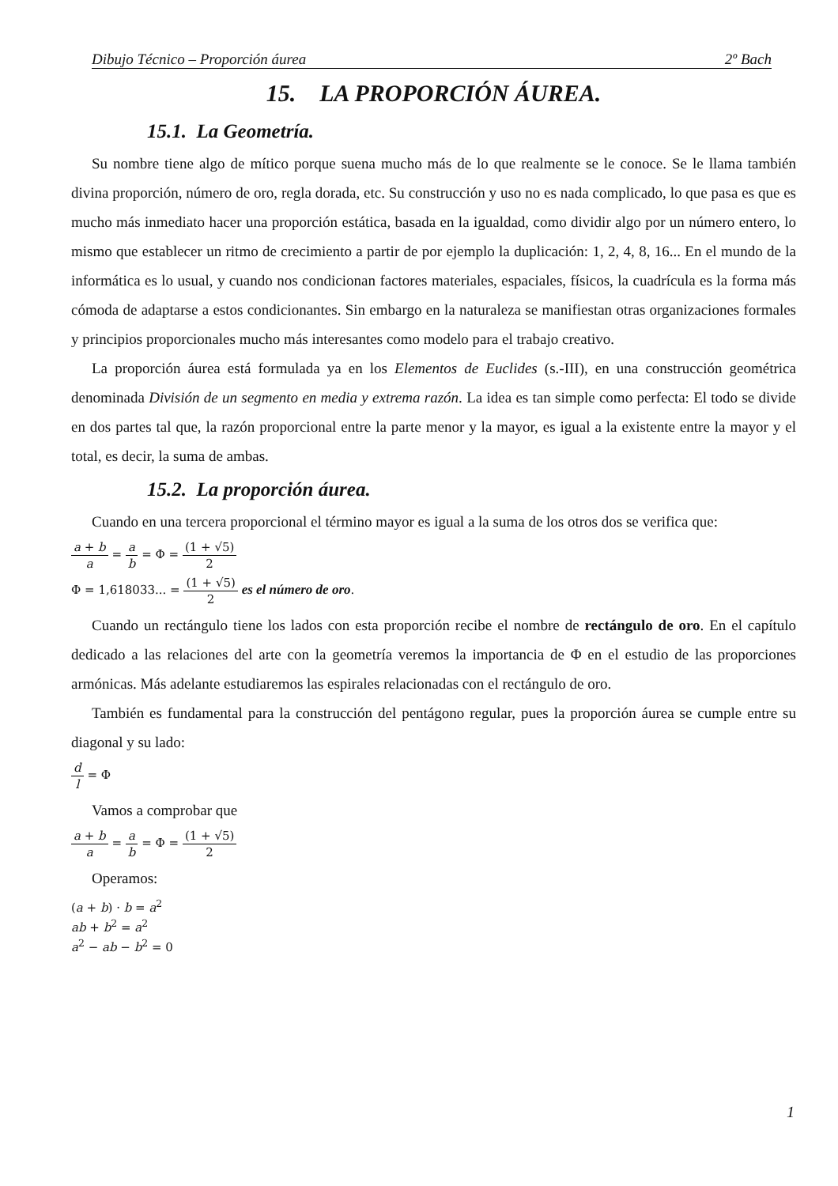Dibujo Técnico – Proporción áurea 2º Bach
15. LA PROPORCIÓN ÁUREA.
15.1. La Geometría.
Su nombre tiene algo de mítico porque suena mucho más de lo que realmente se le conoce. Se le llama también divina proporción, número de oro, regla dorada, etc. Su construcción y uso no es nada complicado, lo que pasa es que es mucho más inmediato hacer una proporción estática, basada en la igualdad, como dividir algo por un número entero, lo mismo que establecer un ritmo de crecimiento a partir de por ejemplo la duplicación: 1, 2, 4, 8, 16... En el mundo de la informática es lo usual, y cuando nos condicionan factores materiales, espaciales, físicos, la cuadrícula es la forma más cómoda de adaptarse a estos condicionantes. Sin embargo en la naturaleza se manifiestan otras organizaciones formales y principios proporcionales mucho más interesantes como modelo para el trabajo creativo.
La proporción áurea está formulada ya en los Elementos de Euclides (s.-III), en una construcción geométrica denominada División de un segmento en media y extrema razón. La idea es tan simple como perfecta: El todo se divide en dos partes tal que, la razón proporcional entre la parte menor y la mayor, es igual a la existente entre la mayor y el total, es decir, la suma de ambas.
15.2. La proporción áurea.
Cuando en una tercera proporcional el término mayor es igual a la suma de los otros dos se verifica que:
a + b a = a b = Φ = (1 + √5) 2
Φ = 1,618033... = (1 + √5) 2 es el número de oro.
Cuando un rectángulo tiene los lados con esta proporción recibe el nombre de rectángulo de oro. En el capítulo dedicado a las relaciones del arte con la geometría veremos la importancia de Φ en el estudio de las proporciones armónicas. Más adelante estudiaremos las espirales relacionadas con el rectángulo de oro.
También es fundamental para la construcción del pentágono regular, pues la proporción áurea se cumple entre su diagonal y su lado:
d l = Φ
Vamos a comprobar que
a + b a = a b = Φ = (1 + √5) 2
Operamos:
(a + b) · b = a<sup>2</sup>
ab + b<sup>2</sup> = a<sup>2</sup>
a<sup>2</sup> − ab − b<sup>2</sup> = 0
1